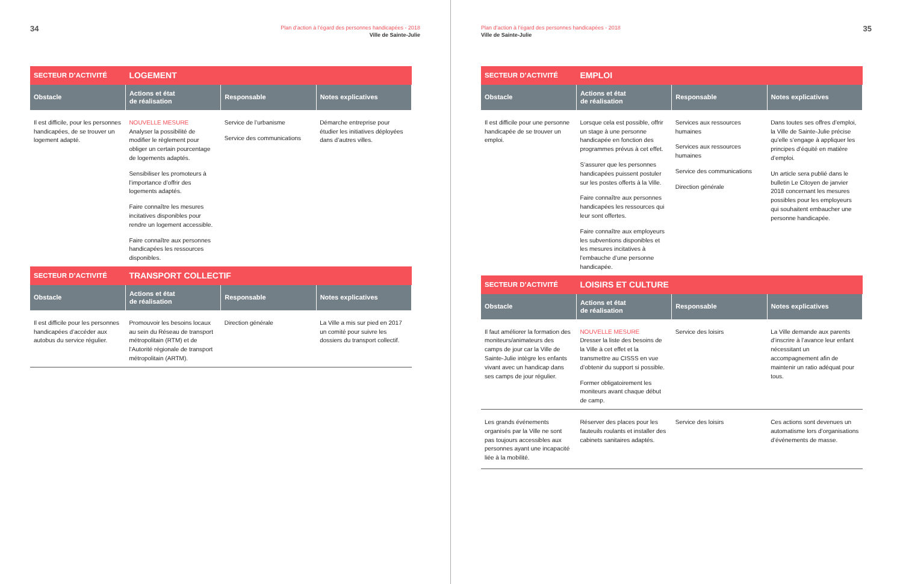34
Plan d’action à l’égard des personnes handicapées - 2018
Ville de Sainte-Julie
| SECTEUR D’ACTIVITÉ | LOGEMENT | | |
| --- | --- | --- | --- |
| Obstacle | Actions et état de réalisation | Responsable | Notes explicatives |
| Il est difficile, pour les personnes handicapées, de se trouver un logement adapté. | NOUVELLE MESURE Analyser la possibilité de modifier le règlement pour obliger un certain pourcentage de logements adaptés. Sensibiliser les promoteurs à l’importance d’offrir des logements adaptés. Faire connaître les mesures incitatives disponibles pour rendre un logement accessible. Faire connaître aux personnes handicapées les ressources disponibles. | Service de l’urbanisme Service des communications | Démarche entreprise pour étudier les initiatives déployées dans d’autres villes. |
| SECTEUR D’ACTIVITÉ | TRANSPORT COLLECTIF | | |
| Obstacle | Actions et état de réalisation | Responsable | Notes explicatives |
| Il est difficile pour les personnes handicapées d’accéder aux autobus du service régulier. | Promouvoir les besoins locaux au sein du Réseau de transport métropolitain (RTM) et de l’Autorité régionale de transport métropolitain (ARTM). | Direction générale | La Ville a mis sur pied en 2017 un comité pour suivre les dossiers du transport collectif. |
Plan d’action à l’égard des personnes handicapées - 2018
Ville de Sainte-Julie
35
| SECTEUR D’ACTIVITÉ | EMPLOI | | |
| --- | --- | --- | --- |
| Obstacle | Actions et état de réalisation | Responsable | Notes explicatives |
| Il est difficile pour une personne handicapée de se trouver un emploi. | Lorsque cela est possible, offrir un stage à une personne handicapée en fonction des programmes prévus à cet effet. S’assurer que les personnes handicapées puissent postuler sur les postes offerts à la Ville. Faire connaître aux personnes handicapées les ressources qui leur sont offertes. Faire connaître aux employeurs les subventions disponibles et les mesures incitatives à l’embauche d’une personne handicapée. | Services aux ressources humaines Services aux ressources humaines Service des communications Direction générale | Dans toutes ses offres d’emploi, la Ville de Sainte-Julie précise qu’elle s’engage à appliquer les principes d’équité en matière d’emploi. Un article sera publié dans le bulletin Le Citoyen de janvier 2018 concernant les mesures possibles pour les employeurs qui souhaitent embaucher une personne handicapée. |
| SECTEUR D’ACTIVITÉ | LOISIRS ET CULTURE | | |
| Obstacle | Actions et état de réalisation | Responsable | Notes explicatives |
| Il faut améliorer la formation des moniteurs/animateurs des camps de jour car la Ville de Sainte-Julie intègre les enfants vivant avec un handicap dans ses camps de jour régulier. | NOUVELLE MESURE Dresser la liste des besoins de la Ville à cet effet et la transmettre au CISSS en vue d’obtenir du support si possible. Former obligatoirement les moniteurs avant chaque début de camp. | Service des loisirs | La Ville demande aux parents d’inscrire à l’avance leur enfant nécessitant un accompagnement afin de maintenir un ratio adéquat pour tous. |
| Les grands événements organisés par la Ville ne sont pas toujours accessibles aux personnes ayant une incapacité liée à la mobilité. | Réserver des places pour les fauteuils roulants et installer des cabinets sanitaires adaptés. | Service des loisirs | Ces actions sont devenues un automatisme lors d’organisations d’événements de masse. |